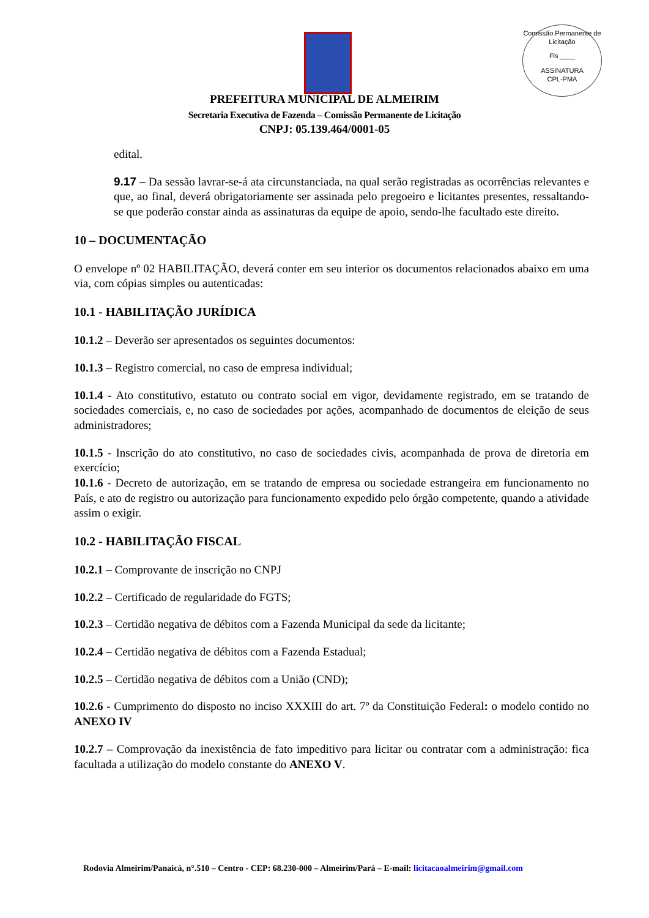Comissão Permanente de Licitação
Fls ____
ASSINATURA
CPL-PMA
PREFEITURA MUNICIPAL DE ALMEIRIM
Secretaria Executiva de Fazenda – Comissão Permanente de Licitação
CNPJ: 05.139.464/0001-05
edital.
9.17 – Da sessão lavrar-se-á ata circunstanciada, na qual serão registradas as ocorrências relevantes e que, ao final, deverá obrigatoriamente ser assinada pelo pregoeiro e licitantes presentes, ressaltando-se que poderão constar ainda as assinaturas da equipe de apoio, sendo-lhe facultado este direito.
10 – DOCUMENTAÇÃO
O envelope nº 02 HABILITAÇÃO, deverá conter em seu interior os documentos relacionados abaixo em uma via, com cópias simples ou autenticadas:
10.1 - HABILITAÇÃO JURÍDICA
10.1.2 – Deverão ser apresentados os seguintes documentos:
10.1.3 – Registro comercial, no caso de empresa individual;
10.1.4 - Ato constitutivo, estatuto ou contrato social em vigor, devidamente registrado, em se tratando de sociedades comerciais, e, no caso de sociedades por ações, acompanhado de documentos de eleição de seus administradores;
10.1.5 - Inscrição do ato constitutivo, no caso de sociedades civis, acompanhada de prova de diretoria em exercício;
10.1.6 - Decreto de autorização, em se tratando de empresa ou sociedade estrangeira em funcionamento no País, e ato de registro ou autorização para funcionamento expedido pelo órgão competente, quando a atividade assim o exigir.
10.2 - HABILITAÇÃO FISCAL
10.2.1 – Comprovante de inscrição no CNPJ
10.2.2 – Certificado de regularidade do FGTS;
10.2.3 – Certidão negativa de débitos com a Fazenda Municipal da sede da licitante;
10.2.4 – Certidão negativa de débitos com a Fazenda Estadual;
10.2.5 – Certidão negativa de débitos com a União (CND);
10.2.6 - Cumprimento do disposto no inciso XXXIII do art. 7º da Constituição Federal: o modelo contido no ANEXO IV
10.2.7 – Comprovação da inexistência de fato impeditivo para licitar ou contratar com a administração: fica facultada a utilização do modelo constante do ANEXO V.
Rodovia Almeirim/Panaicá, n°.510 – Centro - CEP: 68.230-000 – Almeirim/Pará – E-mail: licitacaoalmeirim@gmail.com